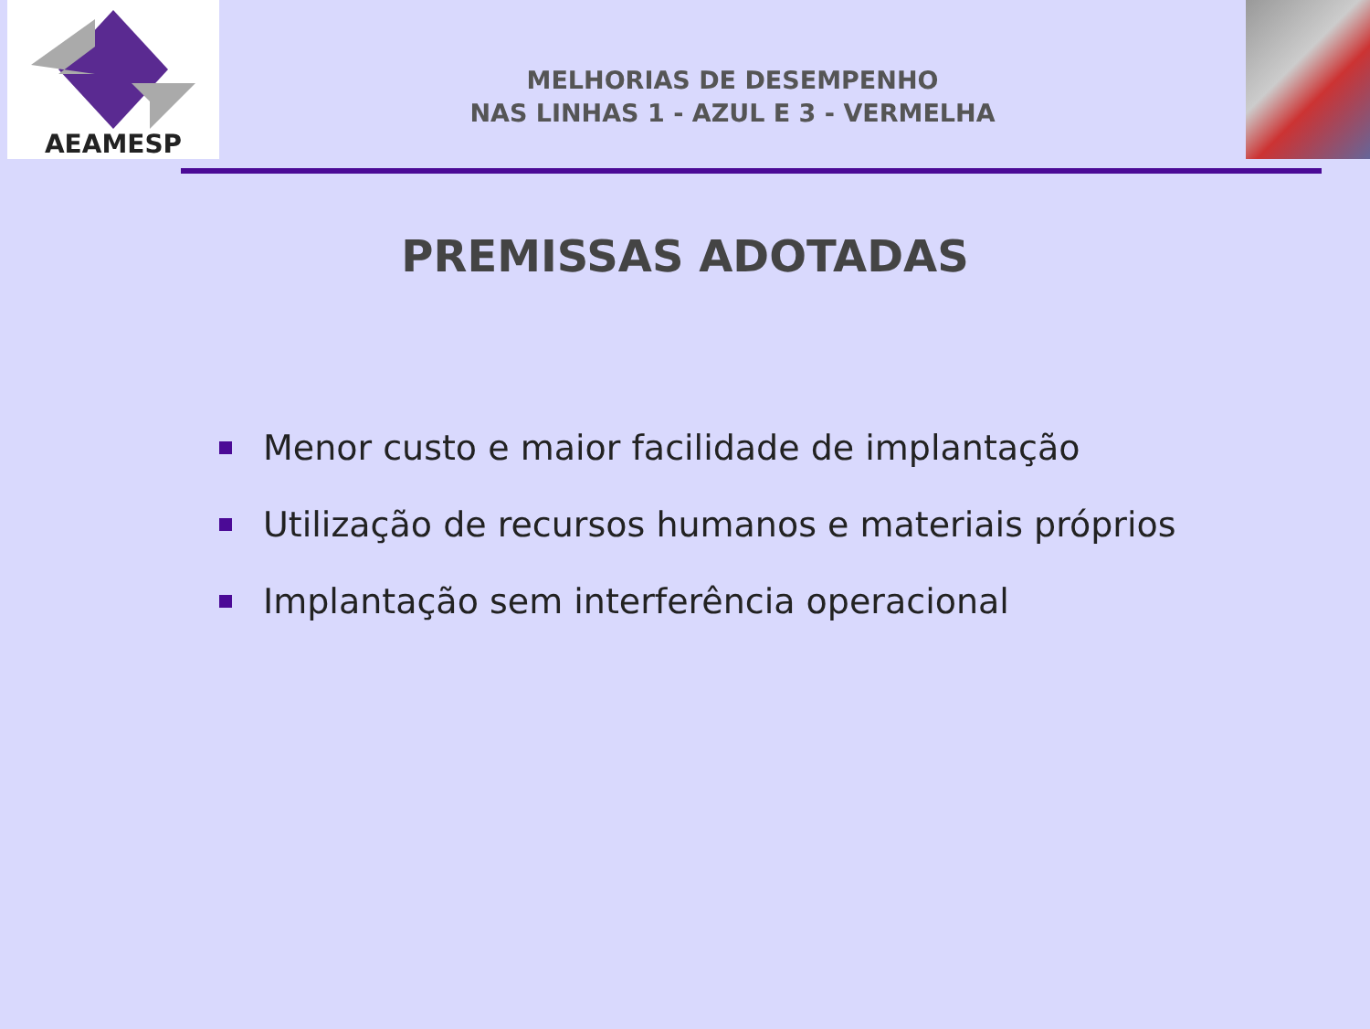AEAMESP
MELHORIAS DE DESEMPENHO
NAS LINHAS 1 - AZUL E 3 - VERMELHA
PREMISSAS ADOTADAS
Menor custo e maior facilidade de implantação
Utilização de recursos humanos e materiais próprios
Implantação sem interferência operacional